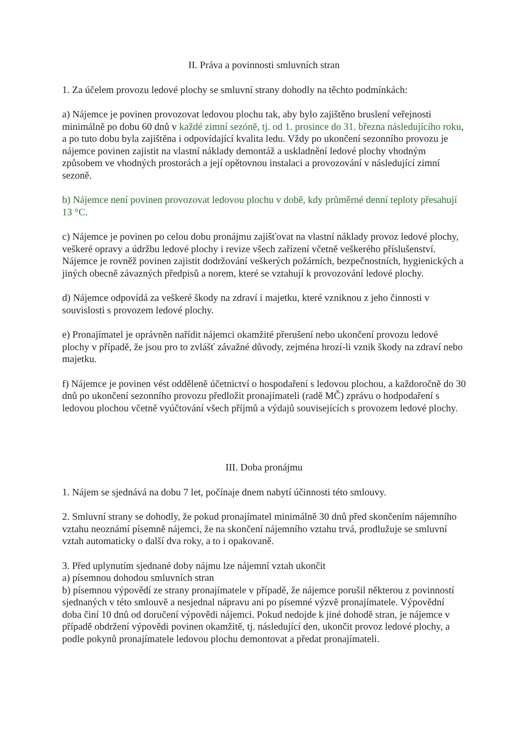II. Práva a povinnosti smluvních stran
1. Za účelem provozu ledové plochy se smluvní strany dohodly na těchto podmínkách:
a) Nájemce je povinen provozovat ledovou plochu tak, aby bylo zajištěno bruslení veřejnosti minimálně po dobu 60 dnů v každé zimní sezóně, tj. od 1. prosince do 31. března následujícího roku, a po tuto dobu byla zajištěna i odpovídající kvalita ledu. Vždy po ukončení sezonního provozu je nájemce povinen zajistit na vlastní náklady demontáž a uskladnění ledové plochy vhodným způsobem ve vhodných prostorách a její opětovnou instalaci a provozování v následující zimní sezoně.
b) Nájemce není povinen provozovat ledovou plochu v době, kdy průměrné denní teploty přesahují 13 °C.
c) Nájemce je povinen po celou dobu pronájmu zajišťovat na vlastní náklady provoz ledové plochy, veškeré opravy a údržbu ledové plochy i revize všech zařízení včetně veškerého příslušenství. Nájemce je rovněž povinen zajistit dodržování veškerých požárních, bezpečnostních, hygienických a jiných obecně závazných předpisů a norem, které se vztahují k provozování ledové plochy.
d) Nájemce odpovídá za veškeré škody na zdraví i majetku, které vzniknou z jeho činnosti v souvislosti s provozem ledové plochy.
e) Pronajímatel je oprávněn nařídit nájemci okamžité přerušení nebo ukončení provozu ledové plochy v případě, že jsou pro to zvlášť závažné důvody, zejména hrozí-li vznik škody na zdraví nebo majetku.
f) Nájemce je povinen vést odděleně účetnictví o hospodaření s ledovou plochou, a každoročně do 30 dnů po ukončení sezonního provozu předložit pronajímateli (radě MČ) zprávu o hodpodaření s ledovou plochou včetně vyúčtování všech příjmů a výdajů souvisejících s provozem ledové plochy.
III. Doba pronájmu
1. Nájem se sjednává na dobu 7 let, počínaje dnem nabytí účinnosti této smlouvy.
2. Smluvní strany se dohodly, že pokud pronajímatel minimálně 30 dnů před skončením nájemního vztahu neoznámí písemně nájemci, že na skončení nájemního vztahu trvá, prodlužuje se smluvní vztah automaticky o další dva roky, a to i opakovaně.
3. Před uplynutím sjednané doby nájmu lze nájemní vztah ukončit
a) písemnou dohodou smluvních stran
b) písemnou výpovědí ze strany pronajímatele v případě, že nájemce porušil některou z povinností sjednaných v této smlouvě a nesjednal nápravu ani po písemné výzvě pronajímatele. Výpovědní doba činí 10 dnů od doručení výpovědi nájemci. Pokud nedojde k jiné dohodě stran, je nájemce v případě obdržení výpovědi povinen okamžitě, tj. následující den, ukončit provoz ledové plochy, a podle pokynů pronajímatele ledovou plochu demontovat a předat pronajímateli.